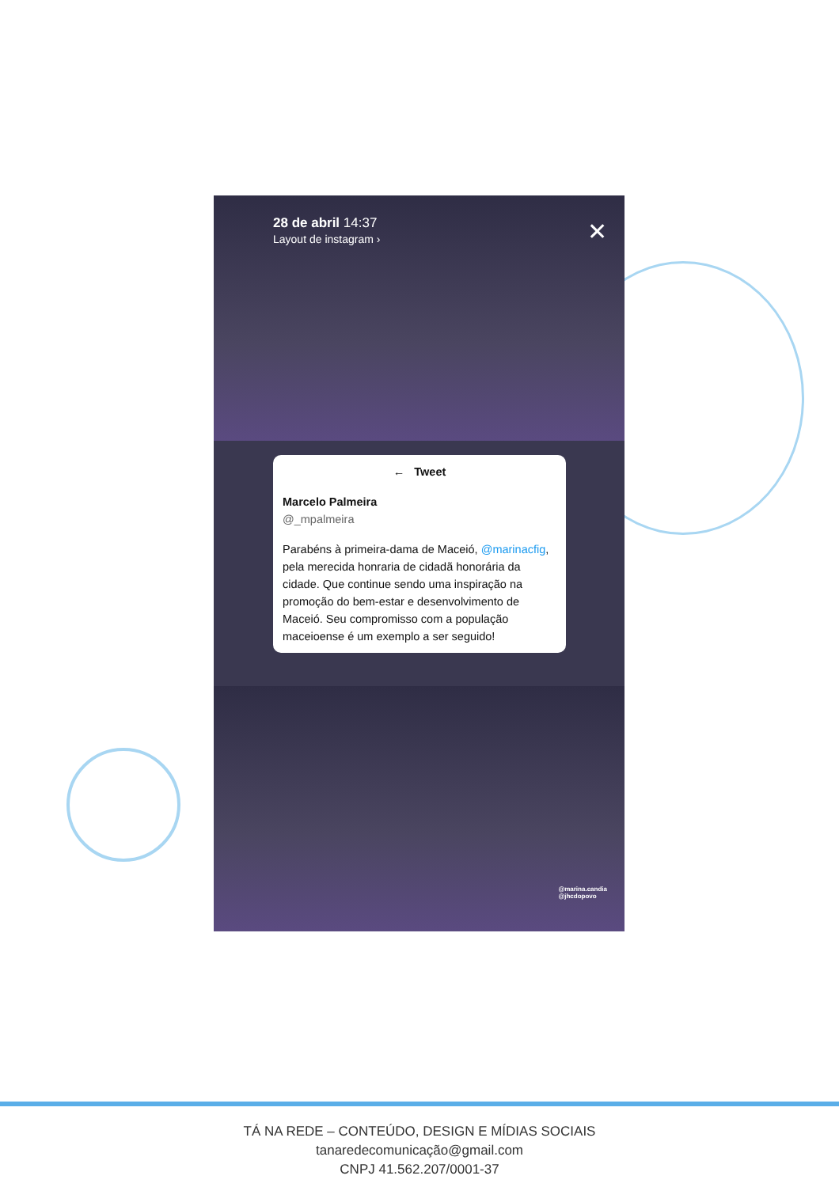28 de abril 14:37
Layout de instagram ›
✕
← Tweet
Marcelo Palmeira
@_mpalmeira
Parabéns à primeira-dama de Maceió, @marinacfig, pela merecida honraria de cidadã honorária da cidade. Que continue sendo uma inspiração na promoção do bem-estar e desenvolvimento de Maceió. Seu compromisso com a população maceioense é um exemplo a ser seguido!
@marina.candia
@jhcdopovo
TÁ NA REDE – CONTEÚDO, DESIGN E MÍDIAS SOCIAIS
tanaredecomunicação@gmail.com
CNPJ 41.562.207/0001-37